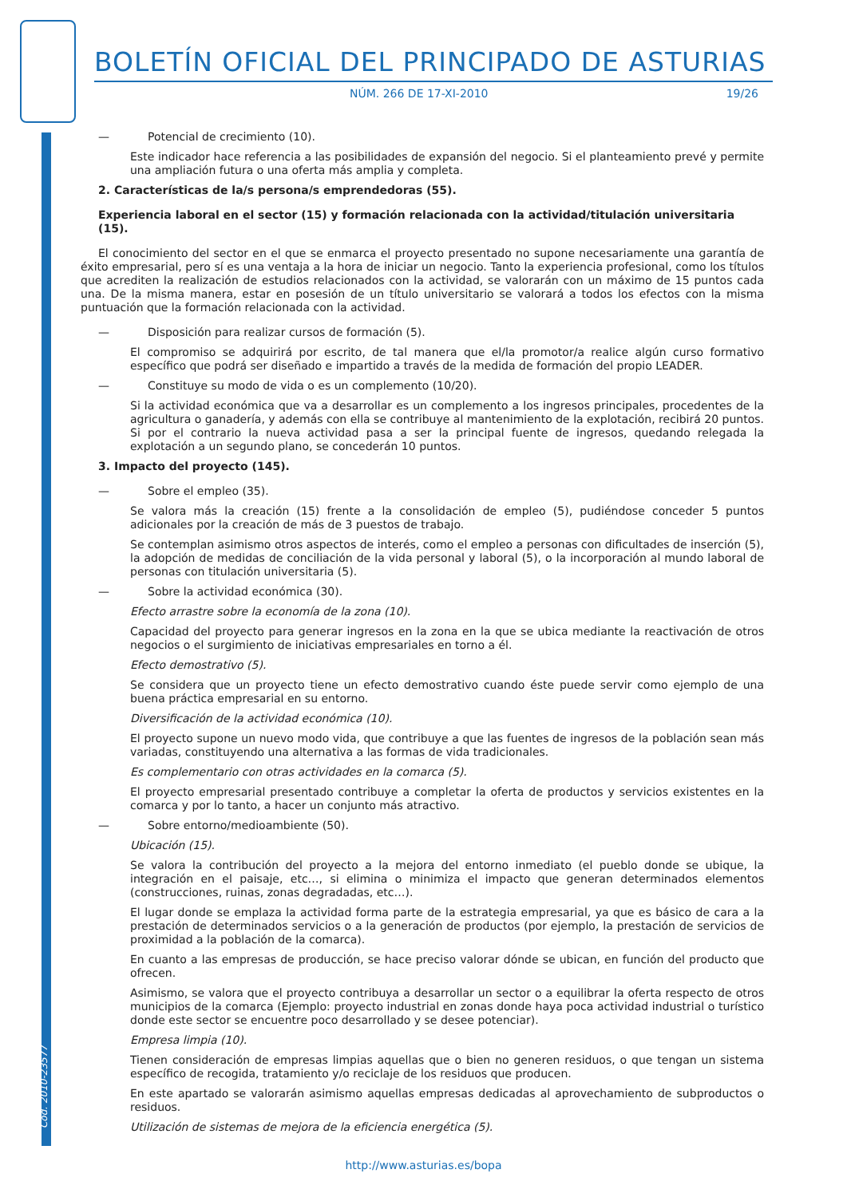BOLETÍN OFICIAL DEL PRINCIPADO DE ASTURIAS
NÚM. 266 DE 17-XI-2010 19/26
— Potencial de crecimiento (10).
Este indicador hace referencia a las posibilidades de expansión del negocio. Si el planteamiento prevé y permite una ampliación futura o una oferta más amplia y completa.
2. Características de la/s persona/s emprendedoras (55).
Experiencia laboral en el sector (15) y formación relacionada con la actividad/titulación universitaria (15).
El conocimiento del sector en el que se enmarca el proyecto presentado no supone necesariamente una garantía de éxito empresarial, pero sí es una ventaja a la hora de iniciar un negocio. Tanto la experiencia profesional, como los títulos que acrediten la realización de estudios relacionados con la actividad, se valorarán con un máximo de 15 puntos cada una. De la misma manera, estar en posesión de un título universitario se valorará a todos los efectos con la misma puntuación que la formación relacionada con la actividad.
— Disposición para realizar cursos de formación (5).
El compromiso se adquirirá por escrito, de tal manera que el/la promotor/a realice algún curso formativo específico que podrá ser diseñado e impartido a través de la medida de formación del propio LEADER.
— Constituye su modo de vida o es un complemento (10/20).
Si la actividad económica que va a desarrollar es un complemento a los ingresos principales, procedentes de la agricultura o ganadería, y además con ella se contribuye al mantenimiento de la explotación, recibirá 20 puntos. Si por el contrario la nueva actividad pasa a ser la principal fuente de ingresos, quedando relegada la explotación a un segundo plano, se concederán 10 puntos.
3. Impacto del proyecto (145).
— Sobre el empleo (35).
Se valora más la creación (15) frente a la consolidación de empleo (5), pudiéndose conceder 5 puntos adicionales por la creación de más de 3 puestos de trabajo.
Se contemplan asimismo otros aspectos de interés, como el empleo a personas con dificultades de inserción (5), la adopción de medidas de conciliación de la vida personal y laboral (5), o la incorporación al mundo laboral de personas con titulación universitaria (5).
— Sobre la actividad económica (30).
Efecto arrastre sobre la economía de la zona (10).
Capacidad del proyecto para generar ingresos en la zona en la que se ubica mediante la reactivación de otros negocios o el surgimiento de iniciativas empresariales en torno a él.
Efecto demostrativo (5).
Se considera que un proyecto tiene un efecto demostrativo cuando éste puede servir como ejemplo de una buena práctica empresarial en su entorno.
Diversificación de la actividad económica (10).
El proyecto supone un nuevo modo vida, que contribuye a que las fuentes de ingresos de la población sean más variadas, constituyendo una alternativa a las formas de vida tradicionales.
Es complementario con otras actividades en la comarca (5).
El proyecto empresarial presentado contribuye a completar la oferta de productos y servicios existentes en la comarca y por lo tanto, a hacer un conjunto más atractivo.
— Sobre entorno/medioambiente (50).
Ubicación (15).
Se valora la contribución del proyecto a la mejora del entorno inmediato (el pueblo donde se ubique, la integración en el paisaje, etc…, si elimina o minimiza el impacto que generan determinados elementos (construcciones, ruinas, zonas degradadas, etc…).
El lugar donde se emplaza la actividad forma parte de la estrategia empresarial, ya que es básico de cara a la prestación de determinados servicios o a la generación de productos (por ejemplo, la prestación de servicios de proximidad a la población de la comarca).
En cuanto a las empresas de producción, se hace preciso valorar dónde se ubican, en función del producto que ofrecen.
Asimismo, se valora que el proyecto contribuya a desarrollar un sector o a equilibrar la oferta respecto de otros municipios de la comarca (Ejemplo: proyecto industrial en zonas donde haya poca actividad industrial o turístico donde este sector se encuentre poco desarrollado y se desee potenciar).
Empresa limpia (10).
Tienen consideración de empresas limpias aquellas que o bien no generen residuos, o que tengan un sistema específico de recogida, tratamiento y/o reciclaje de los residuos que producen.
En este apartado se valorarán asimismo aquellas empresas dedicadas al aprovechamiento de subproductos o residuos.
Utilización de sistemas de mejora de la eficiencia energética (5).
Cód. 2010-23577
http://www.asturias.es/bopa